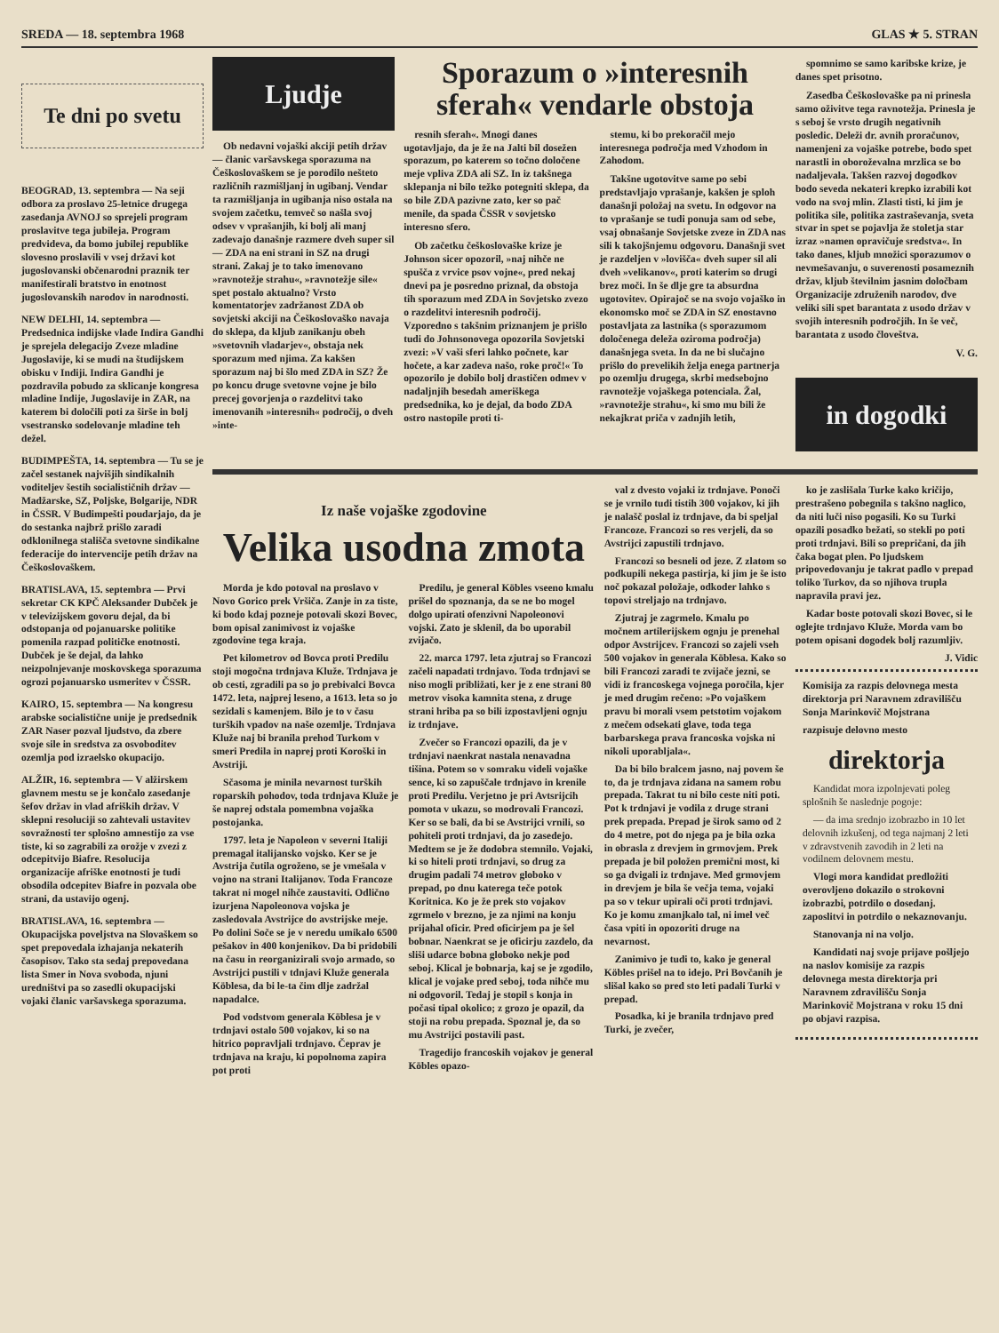SREDA — 18. septembra 1968 GLAS ★ 5. STRAN
Te dni po svetu
BEOGRAD, 13. septembra — Na seji odbora za proslavo 25-letnice drugega zasedanja AVNOJ so sprejeli program proslavitve tega jubileja. Program predvideva, da bomo jubilej republike slovesno proslavili v vsej državi kot jugoslovanski občenarodni praznik ter manifestirali bratstvo in enotnost jugoslovanskih narodov in narodnosti.
NEW DELHI, 14. septembra — Predsednica indijske vlade Indira Gandhi je sprejela delegacijo Zveze mladine Jugoslavije, ki se mudi na študijskem obisku v Indiji. Indira Gandhi je pozdravila pobudo za sklicanje kongresa mladine Indije, Jugoslavije in ZAR, na katerem bi določili poti za širše in bolj vsestransko sodelovanje mladine teh dežel.
BUDIMPEŠTA, 14. septembra — Tu se je začel sestanek najvišjih sindikalnih voditeljev šestih socialističnih držav — Madžarske, SZ, Poljske, Bolgarije, NDR in ČSSR. V Budimpešti poudarjajo, da je do sestanka najbrž prišlo zaradi odklonilnega stališča svetovne sindikalne federacije do intervencije petih držav na Češkoslovaškem.
BRATISLAVA, 15. septembra — Prvi sekretar CK KPČ Aleksander Dubček je v televizijskem govoru dejal, da bi odstopanja od pojanuarske politike pomenila razpad političke enotnosti. Dubček je še dejal, da lahko neizpolnjevanje moskovskega sporazuma ogrozi pojanuarsko usmeritev v ČSSR.
KAIRO, 15. septembra — Na kongresu arabske socialistične unije je predsednik ZAR Naser pozval ljudstvo, da zbere svoje sile in sredstva za osvoboditev ozemlja pod izraelsko okupacijo.
ALŽIR, 16. septembra — V alžirskem glavnem mestu se je končalo zasedanje šefov držav in vlad afriških držav. V sklepni resoluciji so zahtevali ustavitev sovražnosti ter splošno amnestijo za vse tiste, ki so zagrabili za orožje v zvezi z odcepitvijo Biafre. Resolucija organizacije afriške enotnosti je tudi obsodila odcepitev Biafre in pozvala obe strani, da ustavijo ogenj.
BRATISLAVA, 16. septembra — Okupacijska poveljstva na Slovaškem so spet prepovedala izhajanja nekaterih časopisov. Tako sta sedaj prepovedana lista Smer in Nova svoboda, njuni uredništvi pa so zasedli okupacijski vojaki članic varšavskega sporazuma.
Ljudje
Ob nedavni vojaški akciji petih držav — članic varšavskega sporazuma na Češkoslovaškem se je porodilo nešteto različnih razmišljanj in ugibanj. Vendar ta razmišljanja in ugibanja niso ostala na svojem začetku, temveč so našla svoj odsev v vprašanjih, ki bolj ali manj zadevajo današnje razmere dveh super sil — ZDA na eni strani in SZ na drugi strani. Zakaj je to tako imenovano »ravnotežje strahu«, »ravnotežje sile« spet postalo aktualno? Vrsto komentatorjev zadržanost ZDA ob sovjetski akciji na Češkoslovaško navaja do sklepa, da kljub zanikanju obeh »svetovnih vladarjev«, obstaja nek sporazum med njima. Za kakšen sporazum naj bi šlo med ZDA in SZ? Že po koncu druge svetovne vojne je bilo precej govorjenja o razdelitvi tako imenovanih »interesnih« področij, o dveh »inte-
Sporazum o »interesnih sferah« vendarle obstoja
resnih sferah«. Mnogi danes ugotavljajo, da je že na Jalti bil dosežen sporazum, po katerem so točno določene meje vpliva ZDA ali SZ. In iz takšnega sklepanja ni bilo težko potegniti sklepa, da so bile ZDA pazivne zato, ker so pač menile, da spada ČSSR v sovjetsko interesno sfero.
Ob začetku češkoslovaške krize je Johnson sicer opozoril, »naj nihče ne spušča z vrvice psov vojne«, pred nekaj dnevi pa je posredno priznal, da obstoja tih sporazum med ZDA in Sovjetsko zvezo o razdelitvi interesnih področij. Vzporedno s takšnim priznanjem je prišlo tudi do Johnsonovega opozorila Sovjetski zvezi: »V vaši sferi lahko počnete, kar hočete, a kar zadeva našo, roke proč!« To opozorilo je dobilo bolj drastičen odmev v nadaljnjih besedah ameriškega predsednika, ko je dejal, da bodo ZDA ostro nastopile proti ti-
stemu, ki bo prekoračil mejo interesnega področja med Vzhodom in Zahodom.
Takšne ugotovitve same po sebi predstavljajo vprašanje, kakšen je sploh današnji položaj na svetu. In odgovor na to vprašanje se tudi ponuja sam od sebe, vsaj obnašanje Sovjetske zveze in ZDA nas sili k takojšnjemu odgovoru. Današnji svet je razdeljen v »lovišča« dveh super sil ali dveh »velikanov«, proti katerim so drugi brez moči. In še dlje gre ta absurdna ugotovitev. Opirajoč se na svojo vojaško in ekonomsko moč se ZDA in SZ enostavno postavljata za lastnika (s sporazumom določenega deleža oziroma področja) današnjega sveta. In da ne bi slučajno prišlo do prevelikih želja enega partnerja po ozemlju drugega, skrbi medsebojno ravnotežje vojaškega potenciala. Žal, »ravnotežje strahu«, ki smo mu bili že nekajkrat priča v zadnjih letih,
spomnimo se samo karibske krize, je danes spet prisotno.
Zasedba Češkoslovaške pa ni prinesla samo oživitve tega ravnotežja. Prinesla je s seboj še vrsto drugih negativnih posledic. Deleži dr. avnih proračunov, namenjeni za vojaške potrebe, bodo spet narastli in oboroževalna mrzlica se bo nadaljevala. Takšen razvoj dogodkov bodo seveda nekateri krepko izrabili kot vodo na svoj mlin. Zlasti tisti, ki jim je politika sile, politika zastraševanja, sveta stvar in spet se pojavlja že stoletja star izraz »namen opravičuje sredstva«. In tako danes, kljub množici sporazumov o nevmešavanju, o suverenosti posameznih držav, kljub številnim jasnim določbam Organizacije združenih narodov, dve veliki sili spet barantata z usodo držav v svojih interesnih področjih. In še več, barantata z usodo človeštva.
V. G.
in dogodki
Iz naše vojaške zgodovine
Velika usodna zmota
Morda je kdo potoval na proslavo v Novo Gorico prek Vršiča. Zanje in za tiste, ki bodo kdaj pozneje potovali skozi Bovec, bom opisal zanimivost iz vojaške zgodovine tega kraja.
Pet kilometrov od Bovca proti Predilu stoji mogočna trdnjava Kluže. Trdnjava je ob cesti, zgradili pa so jo prebivalci Bovca 1472. leta, najprej leseno, a 1613. leta so jo sezidali s kamenjem. Bilo je to v času turških vpadov na naše ozemlje. Trdnjava Kluže naj bi branila prehod Turkom v smeri Predila in naprej proti Koroški in Avstriji.
Sčasoma je minila nevarnost turških roparskih pohodov, toda trdnjava Kluže je še naprej odstala pomembna vojaška postojanka.
1797. leta je Napoleon v severni Italiji premagal italijansko vojsko. Ker se je Avstrija čutila ogroženo, se je vmešala v vojno na strani Italijanov. Toda Francoze takrat ni mogel nihče zaustaviti. Odlično izurjena Napoleonova vojska je zasledovala Avstrijce do avstrijske meje. Po dolini Soče se je v neredu umikalo 6500 pešakov in 400 konjenikov. Da bi pridobili na času in reorganizirali svojo armado, so Avstrijci pustili v tdnjavi Kluže generala Köblesa, da bi le-ta čim dlje zadržal napadalce.
Pod vodstvom generala Köblesa je v trdnjavi ostalo 500 vojakov, ki so na hitrico popravljali trdnjavo. Čeprav je trdnjava na kraju, ki popolnoma zapira pot proti
Predilu, je general Köbles vseeno kmalu prišel do spoznanja, da se ne bo mogel dolgo upirati ofenzivni Napoleonovi vojski. Zato je sklenil, da bo uporabil zvijačo.
22. marca 1797. leta zjutraj so Francozi začeli napadati trdnjavo. Toda trdnjavi se niso mogli približati, ker je z ene strani 80 metrov visoka kamnita stena, z druge strani hriba pa so bili izpostavljeni ognju iz trdnjave.
Zvečer so Francozi opazili, da je v trdnjavi naenkrat nastala nenavadna tišina. Potem so v somraku videli vojaške sence, ki so zapuščale trdnjavo in krenile proti Predilu. Verjetno je pri Avtsrijcih pomota v ukazu, so modrovali Francozi. Ker so se bali, da bi se Avstrijci vrnili, so pohiteli proti trdnjavi, da jo zasedejo. Medtem se je že dodobra stemnilo. Vojaki, ki so hiteli proti trdnjavi, so drug za drugim padali 74 metrov globoko v prepad, po dnu katerega teče potok Koritnica. Ko je že prek sto vojakov zgrmelo v brezno, je za njimi na konju prijahal oficir. Pred oficirjem pa je šel bobnar. Naenkrat se je oficirju zazdelo, da sliši udarce bobna globoko nekje pod seboj. Klical je bobnarja, kaj se je zgodilo, klical je vojake pred seboj, toda nihče mu ni odgovoril. Tedaj je stopil s konja in počasi tipal okolico; z grozo je opazil, da stoji na robu prepada. Spoznal je, da so mu Avstrijci postavili past.
Tragedijo francoskih vojakov je general Köbles opazo-
val z dvesto vojaki iz trdnjave. Ponoči se je vrnilo tudi tistih 300 vojakov, ki jih je nalašč poslal iz trdnjave, da bi speljal Francoze. Francozi so res verjeli, da so Avstrijci zapustili trdnjavo.
Francozi so besneli od jeze. Z zlatom so podkupili nekega pastirja, ki jim je še isto noč pokazal položaje, odkoder lahko s topovi streljajo na trdnjavo.
Zjutraj je zagrmelo. Kmalu po močnem artilerijskem ognju je prenehal odpor Avstrijcev. Francozi so zajeli vseh 500 vojakov in generala Köblesa. Kako so bili Francozi zaradi te zvijače jezni, se vidi iz francoskega vojnega poročila, kjer je med drugim rečeno: »Po vojaškem pravu bi morali vsem petstotim vojakom z mečem odsekati glave, toda tega barbarskega prava francoska vojska ni nikoli uporabljala«.
Da bi bilo bralcem jasno, naj povem še to, da je trdnjava zidana na samem robu prepada. Takrat tu ni bilo ceste niti poti. Pot k trdnjavi je vodila z druge strani prek prepada. Prepad je širok samo od 2 do 4 metre, pot do njega pa je bila ozka in obrasla z drevjem in grmovjem. Prek prepada je bil položen premični most, ki so ga dvigali iz trdnjave. Med grmovjem in drevjem je bila še večja tema, vojaki pa so v tekur upirali oči proti trdnjavi. Ko je komu zmanjkalo tal, ni imel več časa vpiti in opozoriti druge na nevarnost.
Zanimivo je tudi to, kako je general Köbles prišel na to idejo. Pri Bovčanih je slišal kako so pred sto leti padali Turki v prepad.
Posadka, ki je branila trdnjavo pred Turki, je zvečer,
ko je zaslišala Turke kako kričijo, prestrašeno pobegnila s takšno naglico, da niti luči niso pogasili. Ko su Turki opazili posadko bežati, so stekli po poti proti trdnjavi. Bili so prepričani, da jih čaka bogat plen. Po ljudskem pripovedovanju je takrat padlo v prepad toliko Turkov, da so njihova trupla napravila pravi jez.
Kadar boste potovali skozi Bovec, si le oglejte trdnjavo Kluže. Morda vam bo potem opisani dogodek bolj razumljiv.
J. Vidic
Komisija za razpis delovnega mesta direktorja pri Naravnem zdravilišču Sonja Marinkovič Mojstrana
razpisuje delovno mesto
direktorja
Kandidat mora izpolnjevati poleg splošnih še naslednje pogoje:
— da ima srednjo izobrazbo in 10 let delovnih izkušenj, od tega najmanj 2 leti v zdravstvenih zavodih in 2 leti na vodilnem delovnem mestu.
Vlogi mora kandidat predložiti overovljeno dokazilo o strokovni izobrazbi, potrdilo o dosedanj. zaposlitvi in potrdilo o nekaznovanju.
Stanovanja ni na voljo.
Kandidati naj svoje prijave pošljejo na naslov komisije za razpis delovnega mesta direktorja pri Naravnem zdravilišču Sonja Marinkovič Mojstrana v roku 15 dni po objavi razpisa.